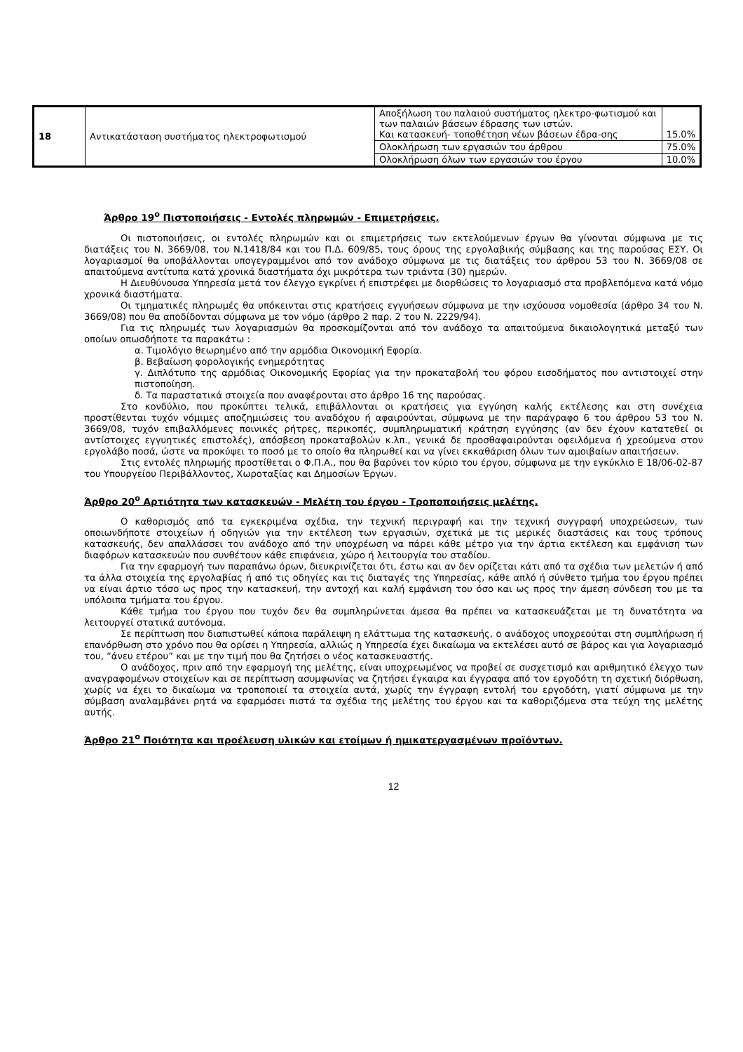| 18 | Αντικατάσταση συστήματος ηλεκτροφωτισμού | Αποξήλωση του παλαιού συστήματος ηλεκτρο-φωτισμού και των παλαιών βάσεων έδρασης των ιστών. Και κατασκευή- τοποθέτηση νέων βάσεων έδρα-σης | 15.0% |
| | | Ολοκλήρωση των εργασιών του άρθρου | 75.0% |
| | | Ολοκλήρωση όλων των εργασιών του έργου | 10.0% |
Άρθρο 19<sup>ο</sup> Πιστοποιήσεις - Εντολές πληρωμών - Επιμετρήσεις.
Οι πιστοποιήσεις, οι εντολές πληρωμών και οι επιμετρήσεις των εκτελούμενων έργων θα γίνονται σύμφωνα με τις διατάξεις του Ν. 3669/08, του Ν.1418/84 και του Π.Δ. 609/85, τους όρους της εργολαβικής σύμβασης και της παρούσας ΕΣΥ. Οι λογαριασμοί θα υποβάλλονται υπογεγραμμένοι από τον ανάδοχο σύμφωνα με τις διατάξεις του άρθρου 53 του Ν. 3669/08 σε απαιτούμενα αντίτυπα κατά χρονικά διαστήματα όχι μικρότερα των τριάντα (30) ημερών.
Η Διευθύνουσα Υπηρεσία μετά τον έλεγχο εγκρίνει ή επιστρέφει με διορθώσεις το λογαριασμό στα προβλεπόμενα κατά νόμο χρονικά διαστήματα.
Οι τμηματικές πληρωμές θα υπόκεινται στις κρατήσεις εγγυήσεων σύμφωνα με την ισχύουσα νομοθεσία (άρθρο 34 του Ν. 3669/08) που θα αποδίδονται σύμφωνα με τον νόμο (άρθρο 2 παρ. 2 του Ν. 2229/94).
Για τις πληρωμές των λογαριασμών θα προσκομίζονται από τον ανάδοχο τα απαιτούμενα δικαιολογητικά μεταξύ των οποίων οπωσδήποτε τα παρακάτω :
α. Τιμολόγιο θεωρημένο από την αρμόδια Οικονομική Εφορία.
β. Βεβαίωση φορολογικής ενημερότητας
γ. Διπλότυπο της αρμόδιας Οικονομικής Εφορίας για την προκαταβολή του φόρου εισοδήματος που αντιστοιχεί στην πιστοποίηση.
δ. Τα παραστατικά στοιχεία που αναφέρονται στο άρθρο 16 της παρούσας.
Στο κονδύλιο, που προκύπτει τελικά, επιβάλλονται οι κρατήσεις για εγγύηση καλής εκτέλεσης και στη συνέχεια προστίθενται τυχόν νόμιμες αποζημιώσεις του αναδόχου ή αφαιρούνται, σύμφωνα με την παράγραφο 6 του άρθρου 53 του Ν. 3669/08, τυχόν επιβαλλόμενες ποινικές ρήτρες, περικοπές, συμπληρωματική κράτηση εγγύησης (αν δεν έχουν κατατεθεί οι αντίστοιχες εγγυητικές επιστολές), απόσβεση προκαταβολών κ.λπ., γενικά δε προσθαφαιρούνται οφειλόμενα ή χρεούμενα στον εργολάβο ποσά, ώστε να προκύψει το ποσό με το οποίο θα πληρωθεί και να γίνει εκκαθάριση όλων των αμοιβαίων απαιτήσεων.
Στις εντολές πληρωμής προστίθεται ο Φ.Π.Α., που θα βαρύνει τον κύριο του έργου, σύμφωνα με την εγκύκλιο Ε 18/06-02-87 του Υπουργείου Περιβάλλοντος, Χωροταξίας και Δημοσίων Έργων.
Άρθρο 20<sup>ο</sup> Αρτιότητα των κατασκευών - Μελέτη του έργου - Τροποποιήσεις μελέτης.
Ο καθορισμός από τα εγκεκριμένα σχέδια, την τεχνική περιγραφή και την τεχνική συγγραφή υποχρεώσεων, των οποιωνδήποτε στοιχείων ή οδηγιών για την εκτέλεση των εργασιών, σχετικά με τις μερικές διαστάσεις και τους τρόπους κατασκευής, δεν απαλλάσσει τον ανάδοχο από την υποχρέωση να πάρει κάθε μέτρο για την άρτια εκτέλεση και εμφάνιση των διαφόρων κατασκευών που συνθέτουν κάθε επιφάνεια, χώρο ή λειτουργία του σταδίου.
Για την εφαρμογή των παραπάνω όρων, διευκρινίζεται ότι, έστω και αν δεν ορίζεται κάτι από τα σχέδια των μελετών ή από τα άλλα στοιχεία της εργολαβίας ή από τις οδηγίες και τις διαταγές της Υπηρεσίας, κάθε απλό ή σύνθετο τμήμα του έργου πρέπει να είναι άρτιο τόσο ως προς την κατασκευή, την αντοχή και καλή εμφάνιση του όσο και ως προς την άμεση σύνδεση του με τα υπόλοιπα τμήματα του έργου.
Κάθε τμήμα του έργου που τυχόν δεν θα συμπληρώνεται άμεσα θα πρέπει να κατασκευάζεται με τη δυνατότητα να λειτουργεί στατικά αυτόνομα.
Σε περίπτωση που διαπιστωθεί κάποια παράλειψη η ελάττωμα της κατασκευής, ο ανάδοχος υποχρεούται στη συμπλήρωση ή επανόρθωση στο χρόνο που θα ορίσει η Υπηρεσία, αλλιώς η Υπηρεσία έχει δικαίωμα να εκτελέσει αυτό σε βάρος και για λογαριασμό του, “άνευ ετέρου” και με την τιμή που θα ζητήσει ο νέος κατασκευαστής.
Ο ανάδοχος, πριν από την εφαρμογή της μελέτης, είναι υποχρεωμένος να προβεί σε συσχετισμό και αριθμητικό έλεγχο των αναγραφομένων στοιχείων και σε περίπτωση ασυμφωνίας να ζητήσει έγκαιρα και έγγραφα από τον εργοδότη τη σχετική διόρθωση, χωρίς να έχει το δικαίωμα να τροποποιεί τα στοιχεία αυτά, χωρίς την έγγραφη εντολή του εργοδότη, γιατί σύμφωνα με την σύμβαση αναλαμβάνει ρητά να εφαρμόσει πιστά τα σχέδια της μελέτης του έργου και τα καθοριζόμενα στα τεύχη της μελέτης αυτής.
Άρθρο 21<sup>ο</sup> Ποιότητα και προέλευση υλικών και ετοίμων ή ημικατεργασμένων προϊόντων.
12